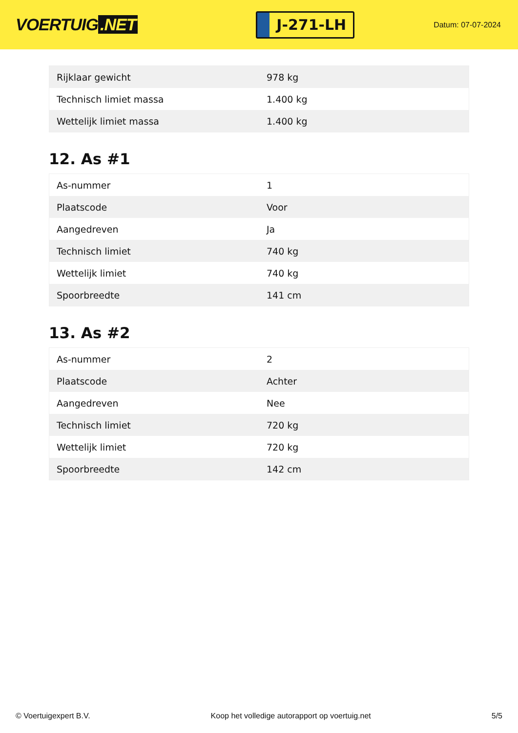VOERTUIG.NET
J-271-LH
Datum: 07-07-2024
| Rijklaar gewicht | 978 kg |
| Technisch limiet massa | 1.400 kg |
| Wettelijk limiet massa | 1.400 kg |
12. As #1
| As-nummer | 1 |
| Plaatscode | Voor |
| Aangedreven | Ja |
| Technisch limiet | 740 kg |
| Wettelijk limiet | 740 kg |
| Spoorbreedte | 141 cm |
13. As #2
| As-nummer | 2 |
| Plaatscode | Achter |
| Aangedreven | Nee |
| Technisch limiet | 720 kg |
| Wettelijk limiet | 720 kg |
| Spoorbreedte | 142 cm |
© Voertuigexpert B.V. Koop het volledige autorapport op voertuig.net 5/5